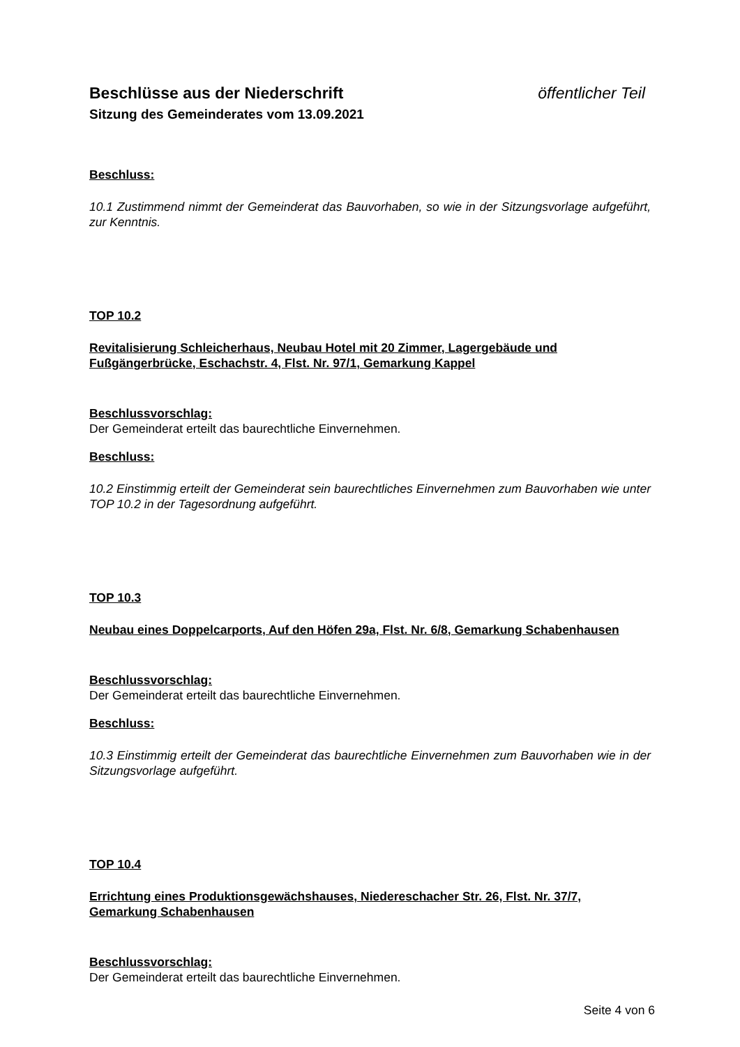Beschlüsse aus der Niederschrift öffentlicher Teil
Sitzung des Gemeinderates vom 13.09.2021
Beschluss:
10.1 Zustimmend nimmt der Gemeinderat das Bauvorhaben, so wie in der Sitzungsvorlage aufgeführt, zur Kenntnis.
TOP 10.2
Revitalisierung Schleicherhaus, Neubau Hotel mit 20 Zimmer, Lagergebäude und Fußgängerbrücke, Eschachstr. 4, Flst. Nr. 97/1, Gemarkung Kappel
Beschlussvorschlag:
Der Gemeinderat erteilt das baurechtliche Einvernehmen.
Beschluss:
10.2 Einstimmig erteilt der Gemeinderat sein baurechtliches Einvernehmen zum Bauvorhaben wie unter TOP 10.2 in der Tagesordnung aufgeführt.
TOP 10.3
Neubau eines Doppelcarports, Auf den Höfen 29a, Flst. Nr. 6/8, Gemarkung Schabenhausen
Beschlussvorschlag:
Der Gemeinderat erteilt das baurechtliche Einvernehmen.
Beschluss:
10.3 Einstimmig erteilt der Gemeinderat das baurechtliche Einvernehmen zum Bauvorhaben wie in der Sitzungsvorlage aufgeführt.
TOP 10.4
Errichtung eines Produktionsgewächshauses, Niedereschacher Str. 26, Flst. Nr. 37/7, Gemarkung Schabenhausen
Beschlussvorschlag:
Der Gemeinderat erteilt das baurechtliche Einvernehmen.
Seite 4 von 6